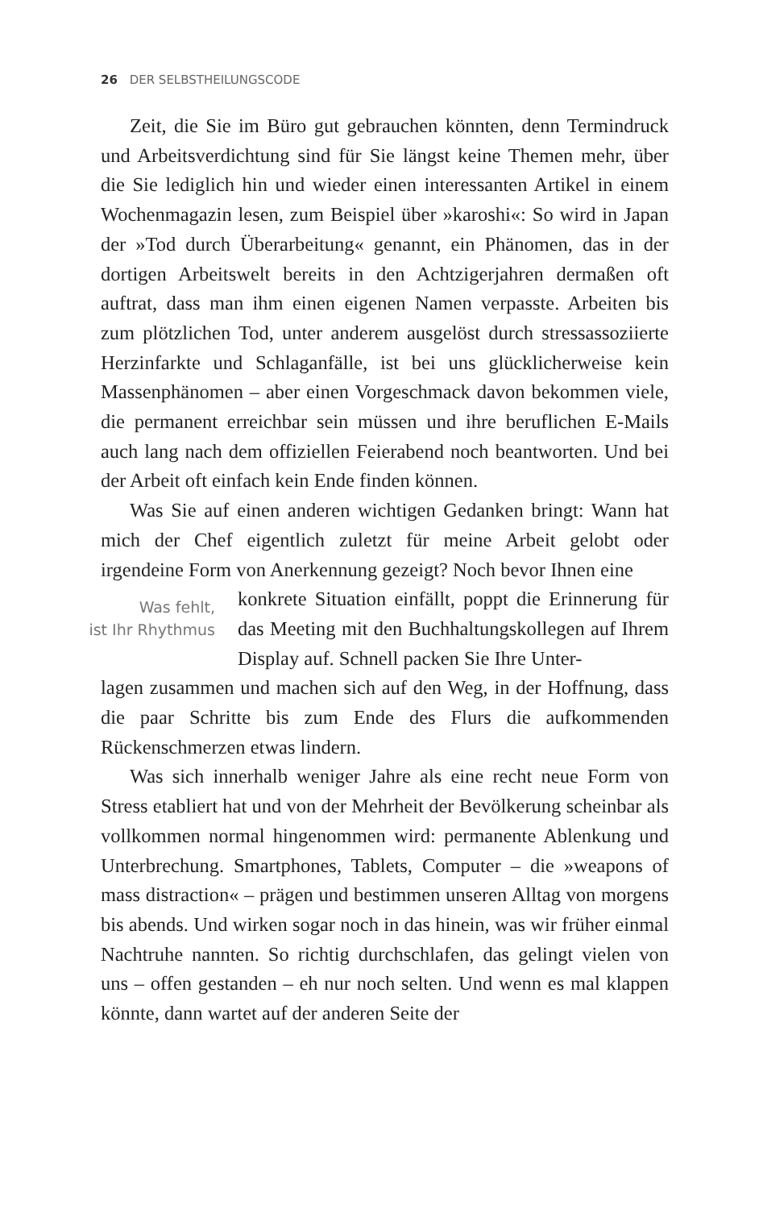26 DER SELBSTHEILUNGSCODE
Zeit, die Sie im Büro gut gebrauchen könnten, denn Termindruck und Arbeitsverdichtung sind für Sie längst keine Themen mehr, über die Sie lediglich hin und wieder einen interessanten Artikel in einem Wochenmagazin lesen, zum Beispiel über »karoshi«: So wird in Japan der »Tod durch Überarbeitung« genannt, ein Phänomen, das in der dortigen Arbeitswelt bereits in den Achtzigerjahren dermaßen oft auftrat, dass man ihm einen eigenen Namen verpasste. Arbeiten bis zum plötzlichen Tod, unter anderem ausgelöst durch stressassoziierte Herzinfarkte und Schlaganfälle, ist bei uns glücklicherweise kein Massenphänomen – aber einen Vorgeschmack davon bekommen viele, die permanent erreichbar sein müssen und ihre beruflichen E-Mails auch lang nach dem offiziellen Feierabend noch beantworten. Und bei der Arbeit oft einfach kein Ende finden können.
Was Sie auf einen anderen wichtigen Gedanken bringt: Wann hat mich der Chef eigentlich zuletzt für meine Arbeit gelobt oder irgendeine Form von Anerkennung gezeigt? Noch bevor Ihnen eine
Was fehlt,
ist Ihr Rhythmus
konkrete Situation einfällt, poppt die Erinnerung für das Meeting mit den Buchhaltungskollegen auf Ihrem Display auf. Schnell packen Sie Ihre Unter-
lagen zusammen und machen sich auf den Weg, in der Hoffnung, dass die paar Schritte bis zum Ende des Flurs die aufkommenden Rückenschmerzen etwas lindern.
Was sich innerhalb weniger Jahre als eine recht neue Form von Stress etabliert hat und von der Mehrheit der Bevölkerung scheinbar als vollkommen normal hingenommen wird: permanente Ablenkung und Unterbrechung. Smartphones, Tablets, Computer – die »weapons of mass distraction« – prägen und bestimmen unseren Alltag von morgens bis abends. Und wirken sogar noch in das hinein, was wir früher einmal Nachtruhe nannten. So richtig durchschlafen, das gelingt vielen von uns – offen gestanden – eh nur noch selten. Und wenn es mal klappen könnte, dann wartet auf der anderen Seite der